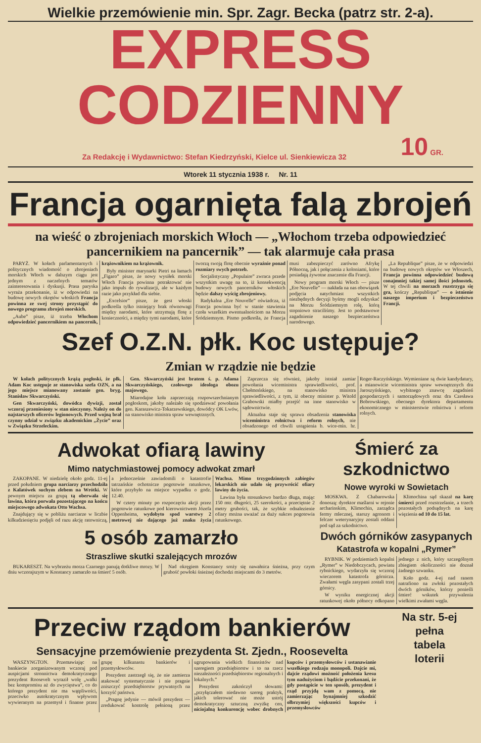Wielkie przemówienie min. Spr. Zagr. Becka (patrz str. 2-a).
EXPRESS CODZIENNY
Za Redakcję i Wydawnictwo: Stefan Kiedrzyński, Kielce ul. Sienkiewicza 32 10 GR.
Wtorek 11 stycznia 1938 r. Nr. 11
Francja ogarnięta falą zbrojeń
na wieść o zbrojeniach morskich Włoch — „Włochom trzeba odpowiedzieć pancernikiem na pancernik” — tak alarmuje cała prasa
PARYŻ. W kołach parlamentarnych i politycznych wiadomość o zbrojeniach morskich Włoch w dalszym ciągu jest jednym z naczelnych tematów zainteresowania i dyskusji. Prasa paryska wyraża przekonanie, iż w odpowiedzi na budowę nowych okrętów włoskich Francja powinna ze swej strony przystąpić do nowego programu zbrojeń morskich.
„Aube” pisze, iż trzeba Włochom odpowiedzieć pancernikiem na pancernik, krążownikiem na krążownik.
Były minister marynarki Pietri na łamach „Figaro” pisze, że nowy wysiłek morski Włoch Francja powinna potraktować nie jako impuls do rywalizacji, ale w każdym razie jako przykład dla siebie.
„Excelsior” pisze, że gest włoski podkreśla tylko istniejący brak równowagi między narodami, które utrzymują flotę z konieczności, a między tymi narodami, które tworzą swoją flotę obecnie wyraźnie ponad rozmiary swych potrzeb.
Socjalistyczny „Populaire” zwraca przede wszystkim uwagę na to, iż konsekwencją budowy nowych pancerników włoskich będzie dalszy wyścig zbrojeniowy.
Radykalna „Ere Nouvelle” oświadcza, iż Francja powinna być w stanie stawienia czoła wszelkim ewentualnościom na Morzu Śródziemnym. Pismo podkreśla, że Francja musi zabezpieczyć zarówno Afrykę Północną, jak i połączenia z koloniami, które posiadają żywotne znaczenie dla Francji.
Nowy program morski Włoch — pisze „Ere Nouvelle” — nakłada na nas obowiązek podjęcia natychmiast wszystkich niezbędnych decyzji byśmy mogli odzyskać na Morzu Śródziemnym rolę, którą stopniowo straciliśmy. Jest to podstawowe zagadnienie naszego bezpieczeństwa narodowego.
„La Republique” pisze, że w odpowiedzi na budowę nowych okrętów we Włoszech, Francja powinna odpowiedzieć budową conajmniej takiej samej ilości jednostek. W tej chwili na morzach rozstrzyga się gra, kończy „Republique” — o istnienie naszego imperium i bezpieczeństwo Francji.
Szef O.Z.N. płk. Koc ustępuje?
Zmian w rządzie nie będzie
W kołach politycznych krążą pogłoski, że płk. Adam Koc ustępuje ze stanowiska szefa OZN, a na jego miejsce mianowany zostanie gen. bryg. Stanisław Skwarczyński.
Gen Skwarczyński, dowódca dywizji, został wczoraj przeniesiony w stan nieczynny. Należy on do najstarszych oficerów legionowych. Przed wojną brał czynny udział w związku akademickim „Życie” oraz w Związku Strzeleckim.
Gen. Skwarczyński jest bratem ś. p. Adama Skwarczyńskiego, czołowego ideologa obozu majowego.
Miarodajne koła zaprzeczają rozpowszechnianym pogłoskom, jakoby należało się spodziewać powołania gen. Karaszewicz-Tokarzewskiego, dowódcy OK Lwów, na stanowisko ministra spraw wewnętrznych.
Zaprzecza się również, jakoby istniał zamiar powołania wiceministra sprawiedliwości, prof. Chełmońskiego, na stanowisko ministra sprawiedliwości, z tym, iż obecny minister p. Witold Grabowski miałby przejść na inne stanowisko w sądownictwie.
Aktualna staje się sprawa obsadzenia stanowiska wiceministra rolnictwa i reform rolnych, nie obsadzonego od chwili ustąpienia b. wice-min. hr. Roger-Raczyńskiego. Wymieniane są dwie kandydatury, a mianowicie wiceministra spraw wewnętrznych dra Jaroszyńskiego, wybitnego znawcę zagadnień gospodarczych i samorządowych oraz dra Czesława Bobrowskiego, obecnego dyrektora departamentu ekonomicznego w ministerstwie rolnictwa i reform rolnych.
Adwokat ofiarą lawiny
Mimo natychmiastowej pomocy adwokat zmarł
ZAKOPANE. W niedzielę około godz. 11-ej przed południem grupa narciarzy przechodziła z Kalatówek suchym zlebem na Wrótki. W pewnym miejscu za grupą tą oberwała się lawina, która porwała pozostającego na końcu miejscowego adwokata Otto Wachsa.
Znajdujący się w pobliżu narciarze w liczbie kilkudziesięciu podjęli od razu akcję ratowniczą, a jednocześnie zawiadomili o katastrofie tatrzańskie ochotnicze pogotowie ratunkowe, które przybyło na miejsce wypadku o godz. 12.40.
W cztery minuty po rozpoczęciu akcji przez pogotowie ratunkowe pod kierownictwem Józefa Oppenheima, wydobyto spod warstwy 2 metrowej nie dającego już znaku życia Wachsa. Mimo trzygodzinnych zabiegów lekarskich nie udało się przywrócić ofiary lawiny do życia.
Lawina była stosunkowo bardzo długa, mając 150 mtr. długości, 25 szerokości, a przeciętnie 2 metry grubości, tak, że szybkie odnalezienie ofiary można uważać za duży sukces pogotowia ratunkowego.
5 osób zamarzło
Straszliwe skutki szalejących mrozów
BUKARESZT. Na wybrzeżu morza Czarnego panują dotkliwe mrozy. W dniu wczorajszym w Konstancy zamarzło na śmierć 5 osób.
Nad okręgiem Konstancy sroży się nawałnica śnieżna, przy czym grubość powłoki śnieżnej dochodzi miejscami do 3 metrów.
Śmierć za szkodnictwo
Nowe wyroki w Sowietach
MOSKWA. Z Chabarowska donoszą: dyrektor maślarni w rejonie archarinskim, Klimochin, zarządca fermy mlecznej, starszy agronom i felczer weterynaryjny zostali oddani pod sąd za szkodnictwo.
Klimochina sąd skazał na karę śmierci przed rozstrzelanie, a trzech pozostałych podsądnych na karę więzienia od 10 do 15 lat.
Dwóch górników zasypanych
Katastrofa w kopalni „Rymer”
RYBNIK. W podziemiach kopalni „Rymer” w Niedobczycach, powiatu rybnickiego, wydarzyła się wczoraj wieczorem katastrofa górnicza. Zwałami węgla zasypani zostali trzej górnicy.
W wyniku energicznej akcji ratunkowej około północy odkopano jednego z nich, który szczególnym zbiegiem okoliczności nie doznał żadnego szwanku.
Koło godz. 4-ej nad ranem natrafiono na zwłoki pozostałych dwóch górników, którzy ponieśli śmierć wskutek przywalenia wielkimi zwałami węgla.
Przeciw rządom bankierów
Sensacyjne przemówienie prezydenta St. Zjedn., Roosevelta
WASZYNGTON. Przemawiając na bankiecie zorganizowanym wczoraj pod auspicjami stronnictwa demokratycznego prezydent Roosevelt wyraził wolę „walki bez kompromisu aż do zwycięstwa”, co do którego prezydent nie ma wątpliwości, przeciwko autokratycznym wpływom wywieranym na przemysł i finanse przez grupę kilkunastu bankierów i przemysłowców.
Prezydent zastrzegł się, że nie zamierza atakować systematycznie i nie pragnie zniszczyć przedsiębiorstw prywatnych na korzyść państwa.
„Pragnę jedynie — mówił prezydent — zredukować kontrolę pełnioną przez ugrupowania wielkich finansistów nad szeregiem przedsiębiorstw i to na rzecz niezależności przedsiębiorstw regionalnych i lokalnych.”
Prezydent zakończył słowami: „przyłączałem niedawno szereg praktyk, jakich tolerować nie może ustrój demokratyczny sztuczną zwyżkę cen, niciojalną konkurencję wobec drobnych kupców i przemysłowców i ustanawianie wszelkiego rodzaju monopoli. Dajcie mi, dajcie rządowi możność położenia kresu tym nadużyciom i bądźcie przekonani, że gdy postąpicie w ten sposób, prezydent i rząd przyjdą wam z pomocą, nie zamierzając bynajmniej szkodzić olbrzymiej większości kupców i przemysłowców
Na str. 5-ej
pełna
tabela
loterii